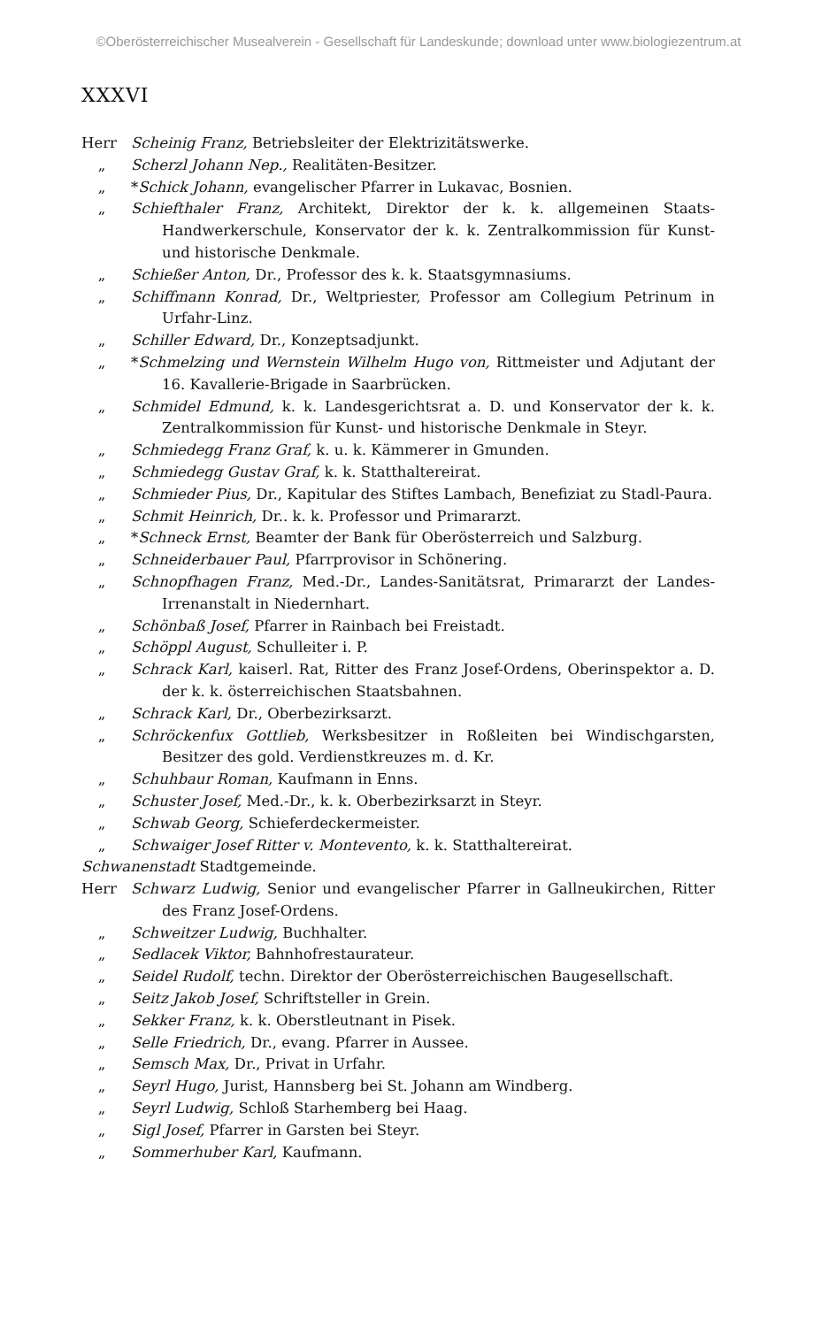©Oberösterreichischer Musealverein - Gesellschaft für Landeskunde; download unter www.biologiezentrum.at
XXXVI
Herr Scheinig Franz, Betriebsleiter der Elektrizitätswerke.
„ Scherzl Johann Nep., Realitäten-Besitzer.
„ *Schick Johann, evangelischer Pfarrer in Lukavac, Bosnien.
„ Schiefthaler Franz, Architekt, Direktor der k. k. allgemeinen Staats-Handwerkerschule, Konservator der k. k. Zentralkommission für Kunst- und historische Denkmale.
„ Schießer Anton, Dr., Professor des k. k. Staatsgymnasiums.
„ Schiffmann Konrad, Dr., Weltpriester, Professor am Collegium Petrinum in Urfahr-Linz.
„ Schiller Edward, Dr., Konzeptsadjunkt.
„ *Schmelzing und Wernstein Wilhelm Hugo von, Rittmeister und Adjutant der 16. Kavallerie-Brigade in Saarbrücken.
„ Schmidel Edmund, k. k. Landesgerichtsrat a. D. und Konservator der k. k. Zentralkommission für Kunst- und historische Denkmale in Steyr.
„ Schmiedegg Franz Graf, k. u. k. Kämmerer in Gmunden.
„ Schmiedegg Gustav Graf, k. k. Statthaltereirat.
„ Schmieder Pius, Dr., Kapitular des Stiftes Lambach, Benefiziat zu Stadl-Paura.
„ Schmit Heinrich, Dr.. k. k. Professor und Primararzt.
„ *Schneck Ernst, Beamter der Bank für Oberösterreich und Salzburg.
„ Schneiderbauer Paul, Pfarrprovisor in Schönering.
„ Schnopfhagen Franz, Med.-Dr., Landes-Sanitätsrat, Primararzt der Landes-Irrenanstalt in Niedernhart.
„ Schönbaß Josef, Pfarrer in Rainbach bei Freistadt.
„ Schöppl August, Schulleiter i. P.
„ Schrack Karl, kaiserl. Rat, Ritter des Franz Josef-Ordens, Oberinspektor a. D. der k. k. österreichischen Staatsbahnen.
„ Schrack Karl, Dr., Oberbezirksarzt.
„ Schröckenfux Gottlieb, Werksbesitzer in Roßleiten bei Windischgarsten, Besitzer des gold. Verdienstkreuzes m. d. Kr.
„ Schuhbaur Roman, Kaufmann in Enns.
„ Schuster Josef, Med.-Dr., k. k. Oberbezirksarzt in Steyr.
„ Schwab Georg, Schieferdeckermeister.
„ Schwaiger Josef Ritter v. Montevento, k. k. Statthaltereirat.
Schwanenstadt Stadtgemeinde.
Herr Schwarz Ludwig, Senior und evangelischer Pfarrer in Gallneukirchen, Ritter des Franz Josef-Ordens.
„ Schweitzer Ludwig, Buchhalter.
„ Sedlacek Viktor, Bahnhofrestaurateur.
„ Seidel Rudolf, techn. Direktor der Oberösterreichischen Baugesellschaft.
„ Seitz Jakob Josef, Schriftsteller in Grein.
„ Sekker Franz, k. k. Oberstleutnant in Pisek.
„ Selle Friedrich, Dr., evang. Pfarrer in Aussee.
„ Semsch Max, Dr., Privat in Urfahr.
„ Seyrl Hugo, Jurist, Hannsberg bei St. Johann am Windberg.
„ Seyrl Ludwig, Schloß Starhemberg bei Haag.
„ Sigl Josef, Pfarrer in Garsten bei Steyr.
„ Sommerhuber Karl, Kaufmann.